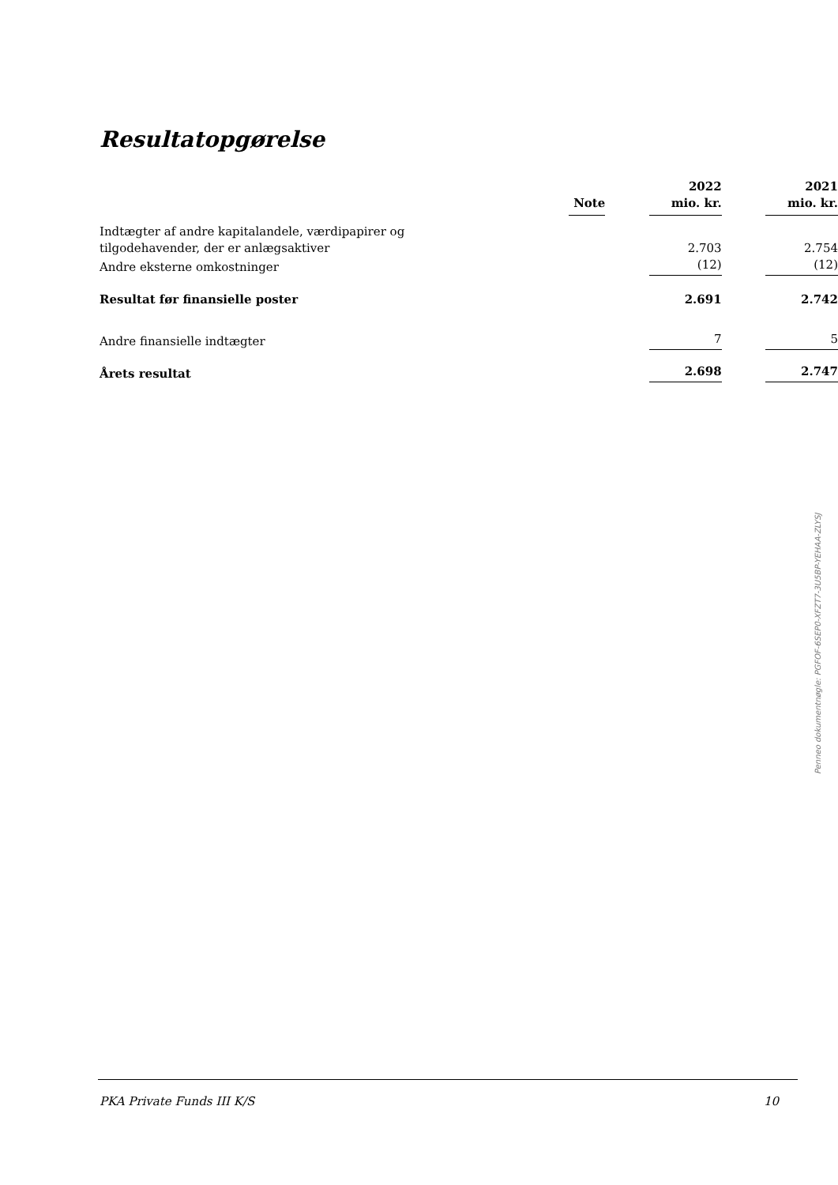Resultatopgørelse
| | Note | 2022 mio. kr. | 2021 mio. kr. |
| --- | --- | --- | --- |
| Indtægter af andre kapitalandele, værdipapirer og tilgodehavender, der er anlægsaktiver | | 2.703 | 2.754 |
| Andre eksterne omkostninger | | (12) | (12) |
| Resultat før finansielle poster | | 2.691 | 2.742 |
| Andre finansielle indtægter | | 7 | 5 |
| Årets resultat | | 2.698 | 2.747 |
Penneo dokumentnøgle: PGFOF-6SEP0-XFZT7-3U5BP-YEHAA-ZLYSJ
PKA Private Funds III K/S 10